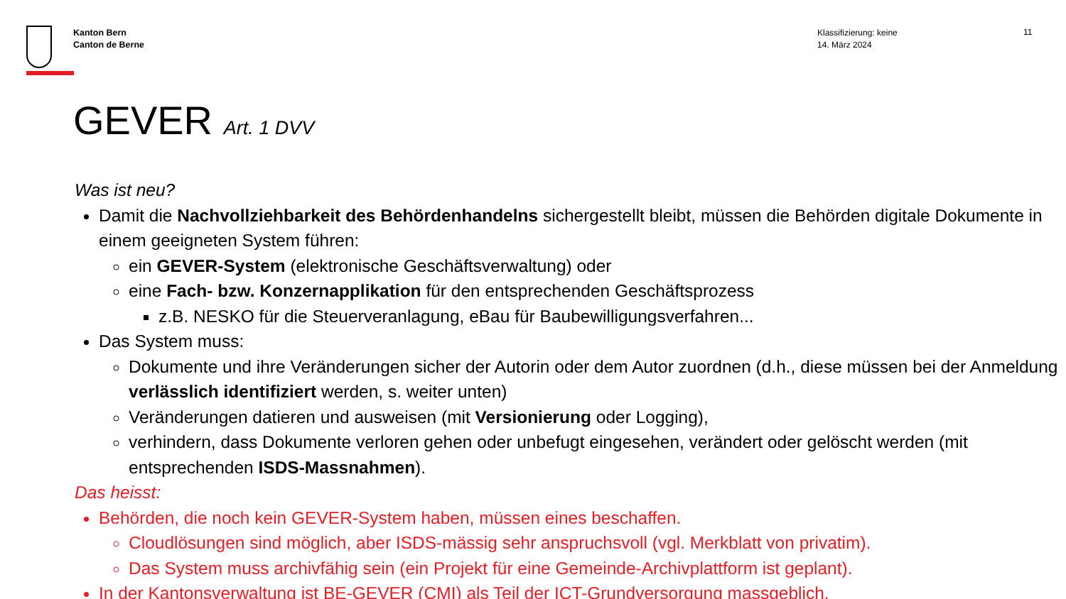Kanton Bern
Canton de Berne
Klassifizierung: keine
14. März 2024
11
GEVER Art. 1 DVV
Was ist neu?
Damit die Nachvollziehbarkeit des Behördenhandelns sichergestellt bleibt, müssen die Behörden digitale Dokumente in einem geeigneten System führen:
ein GEVER-System (elektronische Geschäftsverwaltung) oder
eine Fach- bzw. Konzernapplikation für den entsprechenden Geschäftsprozess
z.B. NESKO für die Steuerveranlagung, eBau für Baubewilligungsverfahren...
Das System muss:
Dokumente und ihre Veränderungen sicher der Autorin oder dem Autor zuordnen (d.h., diese müssen bei der Anmeldung verlässlich identifiziert werden, s. weiter unten)
Veränderungen datieren und ausweisen (mit Versionierung oder Logging),
verhindern, dass Dokumente verloren gehen oder unbefugt eingesehen, verändert oder gelöscht werden (mit entsprechenden ISDS-Massnahmen).
Das heisst:
Behörden, die noch kein GEVER-System haben, müssen eines beschaffen.
Cloudlösungen sind möglich, aber ISDS-mässig sehr anspruchsvoll (vgl. Merkblatt von privatim).
Das System muss archivfähig sein (ein Projekt für eine Gemeinde-Archivplattform ist geplant).
In der Kantonsverwaltung ist BE-GEVER (CMI) als Teil der ICT-Grundversorgung massgeblich.